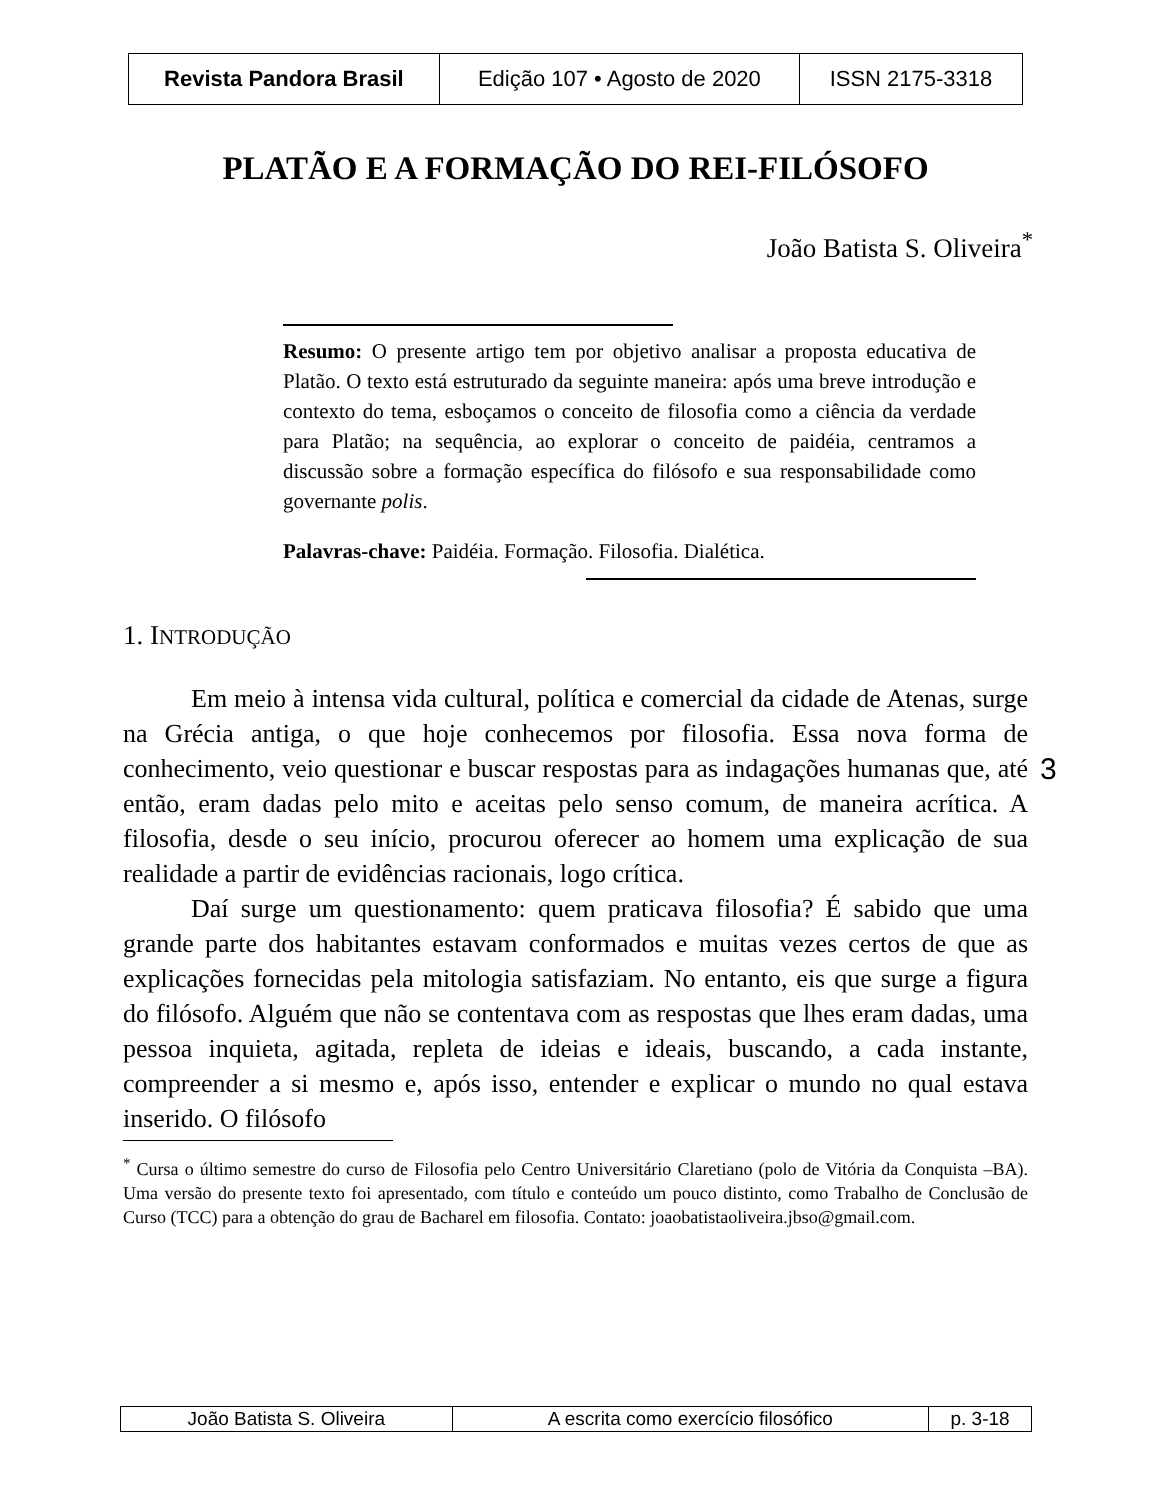| Revista Pandora Brasil | Edição 107 • Agosto de 2020 | ISSN 2175-3318 |
PLATÃO E A FORMAÇÃO DO REI-FILÓSOFO
João Batista S. Oliveira<sup>*</sup>
Resumo: O presente artigo tem por objetivo analisar a proposta educativa de Platão. O texto está estruturado da seguinte maneira: após uma breve introdução e contexto do tema, esboçamos o conceito de filosofia como a ciência da verdade para Platão; na sequência, ao explorar o conceito de paidéia, centramos a discussão sobre a formação específica do filósofo e sua responsabilidade como governante polis.
Palavras-chave: Paidéia. Formação. Filosofia. Dialética.
1. INTRODUÇÃO
Em meio à intensa vida cultural, política e comercial da cidade de Atenas, surge na Grécia antiga, o que hoje conhecemos por filosofia. Essa nova forma de conhecimento, veio questionar e buscar respostas para as indagações humanas que, até então, eram dadas pelo mito e aceitas pelo senso comum, de maneira acrítica. A filosofia, desde o seu início, procurou oferecer ao homem uma explicação de sua realidade a partir de evidências racionais, logo crítica.
Daí surge um questionamento: quem praticava filosofia? É sabido que uma grande parte dos habitantes estavam conformados e muitas vezes certos de que as explicações fornecidas pela mitologia satisfaziam. No entanto, eis que surge a figura do filósofo. Alguém que não se contentava com as respostas que lhes eram dadas, uma pessoa inquieta, agitada, repleta de ideias e ideais, buscando, a cada instante, compreender a si mesmo e, após isso, entender e explicar o mundo no qual estava inserido. O filósofo
3
<sup>*</sup> Cursa o último semestre do curso de Filosofia pelo Centro Universitário Claretiano (polo de Vitória da Conquista –BA). Uma versão do presente texto foi apresentado, com título e conteúdo um pouco distinto, como Trabalho de Conclusão de Curso (TCC) para a obtenção do grau de Bacharel em filosofia. Contato: joaobatistaoliveira.jbso@gmail.com.
| João Batista S. Oliveira | A escrita como exercício filosófico | p. 3-18 |